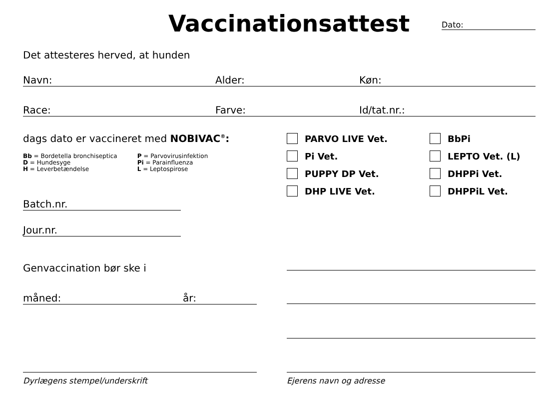Vaccinationsattest
Dato:
Det attesteres herved, at hunden
Navn: Alder: Køn:
Race: Farve: Id/tat.nr.:
dags dato er vaccineret med NOBIVAC<sup>®</sup>:
Bb = Bordetella bronchiseptica
D = Hundesyge
H = Leverbetændelse
P = Parvovirusinfektion
Pi = Parainfluenza
L = Leptospirose
PARVO LIVE Vet.
Pi Vet.
PUPPY DP Vet.
DHP LIVE Vet.
BbPi
LEPTO Vet. (L)
DHPPi Vet.
DHPPiL Vet.
Batch.nr.
Jour.nr.
Genvaccination bør ske i
måned: år:
Dyrlægens stempel/underskrift Ejerens navn og adresse